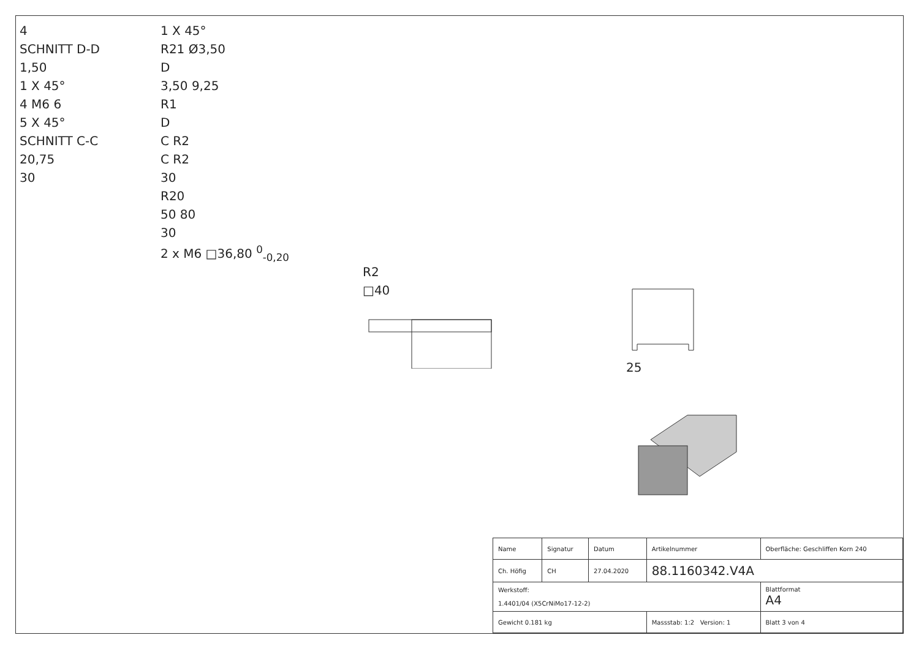4
SCHNITT D-D
1,50
1 X 45°
4 M6 6
5 X 45°
SCHNITT C-C
20,75
30
1 X 45°
R21 Ø3,50
D
3,50 9,25
R1
D
C R2
C R2
30
R20
50 80
30
2 x M6 □36,80 <sup>0</sup><sub>-0,20</sub>
R2
□40
25
| Name | Signatur | Datum | Artikelnummer | Oberfläche: Geschliffen Korn 240 | |
| Ch. Höfig | CH | 27.04.2020 | 88.1160342.V4A | | |
| Werkstoff: 1.4401/04 (X5CrNiMo17-12-2) | | | | | Blattformat A4 |
| Gewicht 0.181 kg | | | Massstab: 1:2 Version: 1 | Blatt 3 von 4 | |